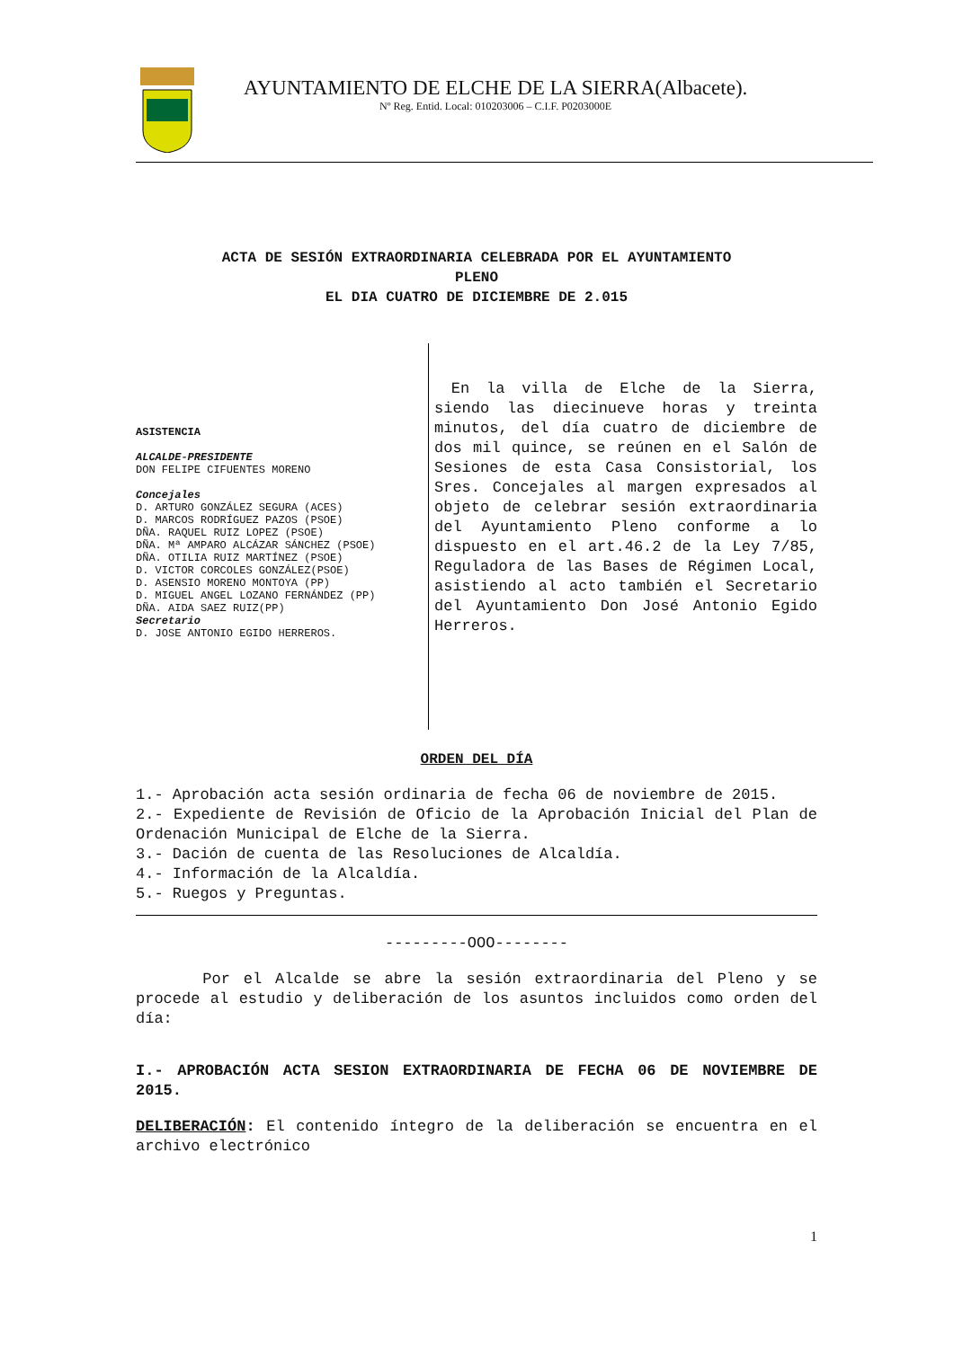AYUNTAMIENTO DE ELCHE DE LA SIERRA(Albacete).
Nº Reg. Entid. Local: 010203006 – C.I.F. P0203000E
ACTA DE SESIÓN EXTRAORDINARIA CELEBRADA POR EL AYUNTAMIENTO
PLENO
EL DIA CUATRO DE DICIEMBRE DE 2.015
ASISTENCIA
ALCALDE-PRESIDENTE
DON FELIPE CIFUENTES MORENO
Concejales
D. ARTURO GONZÁLEZ SEGURA (ACES)
D. MARCOS RODRÍGUEZ PAZOS (PSOE)
DÑA. RAQUEL RUIZ LOPEZ (PSOE)
DÑA. Mª AMPARO ALCÁZAR SÁNCHEZ (PSOE)
DÑA. OTILIA RUIZ MARTÍNEZ (PSOE)
D. VICTOR CORCOLES GONZÁLEZ(PSOE)
D. ASENSIO MORENO MONTOYA (PP)
D. MIGUEL ANGEL LOZANO FERNÁNDEZ (PP)
DÑA. AIDA SAEZ RUIZ(PP)
Secretario
D. JOSE ANTONIO EGIDO HERREROS.
En la villa de Elche de la Sierra, siendo las diecinueve horas y treinta minutos, del día cuatro de diciembre de dos mil quince, se reúnen en el Salón de Sesiones de esta Casa Consistorial, los Sres. Concejales al margen expresados al objeto de celebrar sesión extraordinaria del Ayuntamiento Pleno conforme a lo dispuesto en el art.46.2 de la Ley 7/85, Reguladora de las Bases de Régimen Local, asistiendo al acto también el Secretario del Ayuntamiento Don José Antonio Egido Herreros.
ORDEN DEL DÍA
1.- Aprobación acta sesión ordinaria de fecha 06 de noviembre de 2015.
2.- Expediente de Revisión de Oficio de la Aprobación Inicial del Plan de Ordenación Municipal de Elche de la Sierra.
3.- Dación de cuenta de las Resoluciones de Alcaldía.
4.- Información de la Alcaldía.
5.- Ruegos y Preguntas.
---------OOO--------
Por el Alcalde se abre la sesión extraordinaria del Pleno y se procede al estudio y deliberación de los asuntos incluidos como orden del día:
I.- APROBACIÓN ACTA SESION EXTRAORDINARIA DE FECHA 06 DE NOVIEMBRE DE 2015.
DELIBERACIÓN: El contenido íntegro de la deliberación se encuentra en el archivo electrónico
1